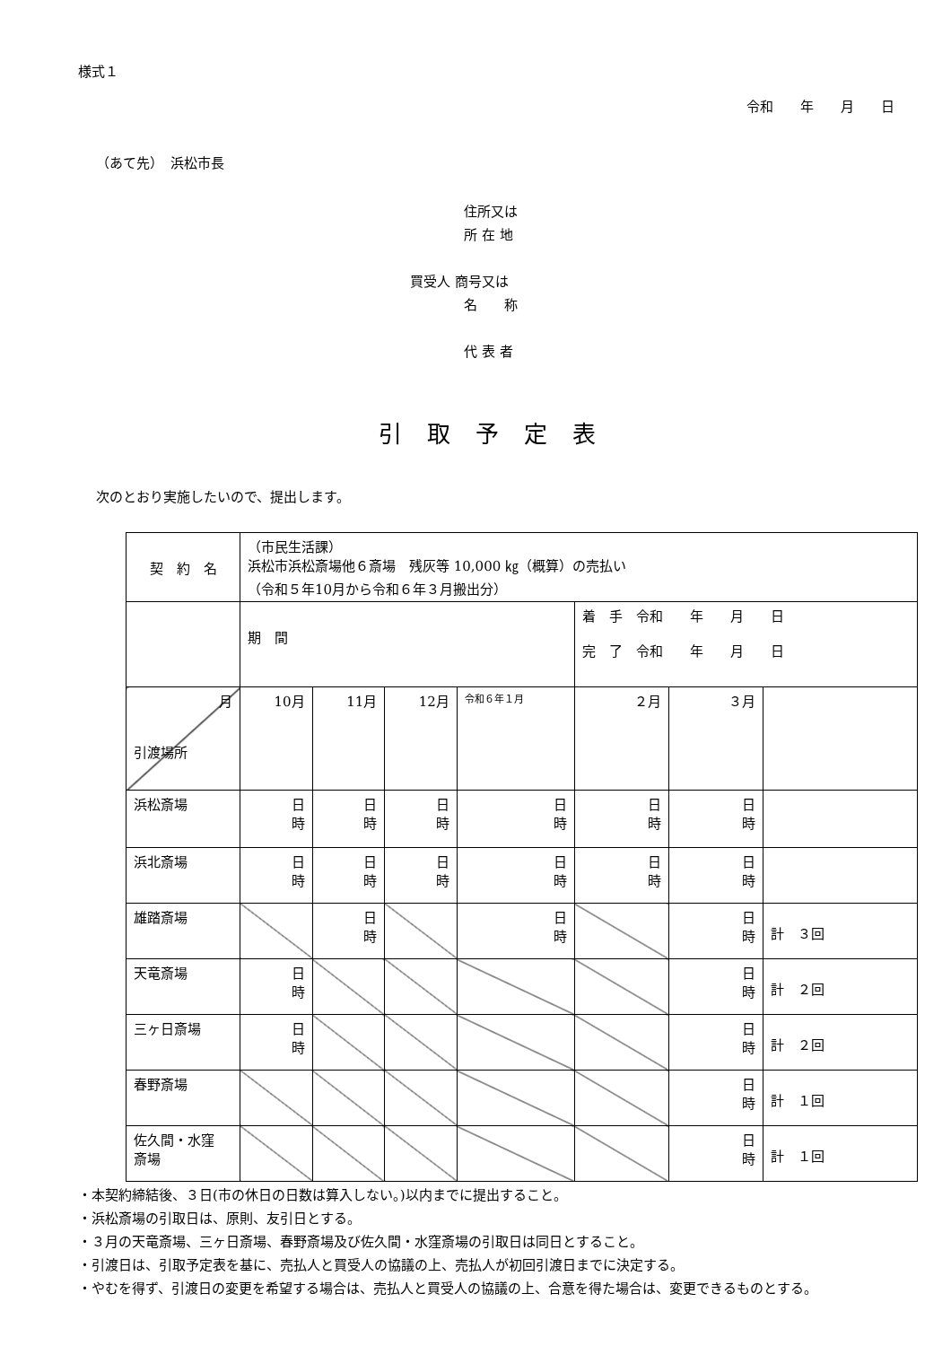様式１
令和　　年　　月　　日
（あて先）　浜松市長
　　　　住所又は
　　　　所 在 地
買受人 商号又は
　　　　名　　称
　　　　代 表 者
引取予定表
次のとおり実施したいので、提出します。
| 契 約 名 | （市民生活課） 浜松市浜松斎場他６斎場 残灰等 10,000 ㎏（概算）の売払い （令和５年10月から令和６年３月搬出分） | | | | | | |
| | 期 間 | | | | 着 手 令和 年 月 日 完 了 令和 年 月 日 | | |
| 月 引渡場所 | 10月 | 11月 | 12月 | 令和６年１月 | ２月 | ３月 | |
| 浜松斎場 | 日 時 | 日 時 | 日 時 | 日 時 | 日 時 | 日 時 | |
| 浜北斎場 | 日 時 | 日 時 | 日 時 | 日 時 | 日 時 | 日 時 | |
| 雄踏斎場 | | 日 時 | | 日 時 | | 日 時 | 計 ３回 |
| 天竜斎場 | 日 時 | | | | | 日 時 | 計 ２回 |
| 三ヶ日斎場 | 日 時 | | | | | 日 時 | 計 ２回 |
| 春野斎場 | | | | | | 日 時 | 計 １回 |
| 佐久間・水窪 斎場 | | | | | | 日 時 | 計 １回 |
・本契約締結後、３日(市の休日の日数は算入しない。)以内までに提出すること。
・浜松斎場の引取日は、原則、友引日とする。
・３月の天竜斎場、三ヶ日斎場、春野斎場及び佐久間・水窪斎場の引取日は同日とすること。
・引渡日は、引取予定表を基に、売払人と買受人の協議の上、売払人が初回引渡日までに決定する。
・やむを得ず、引渡日の変更を希望する場合は、売払人と買受人の協議の上、合意を得た場合は、変更できるものとする。